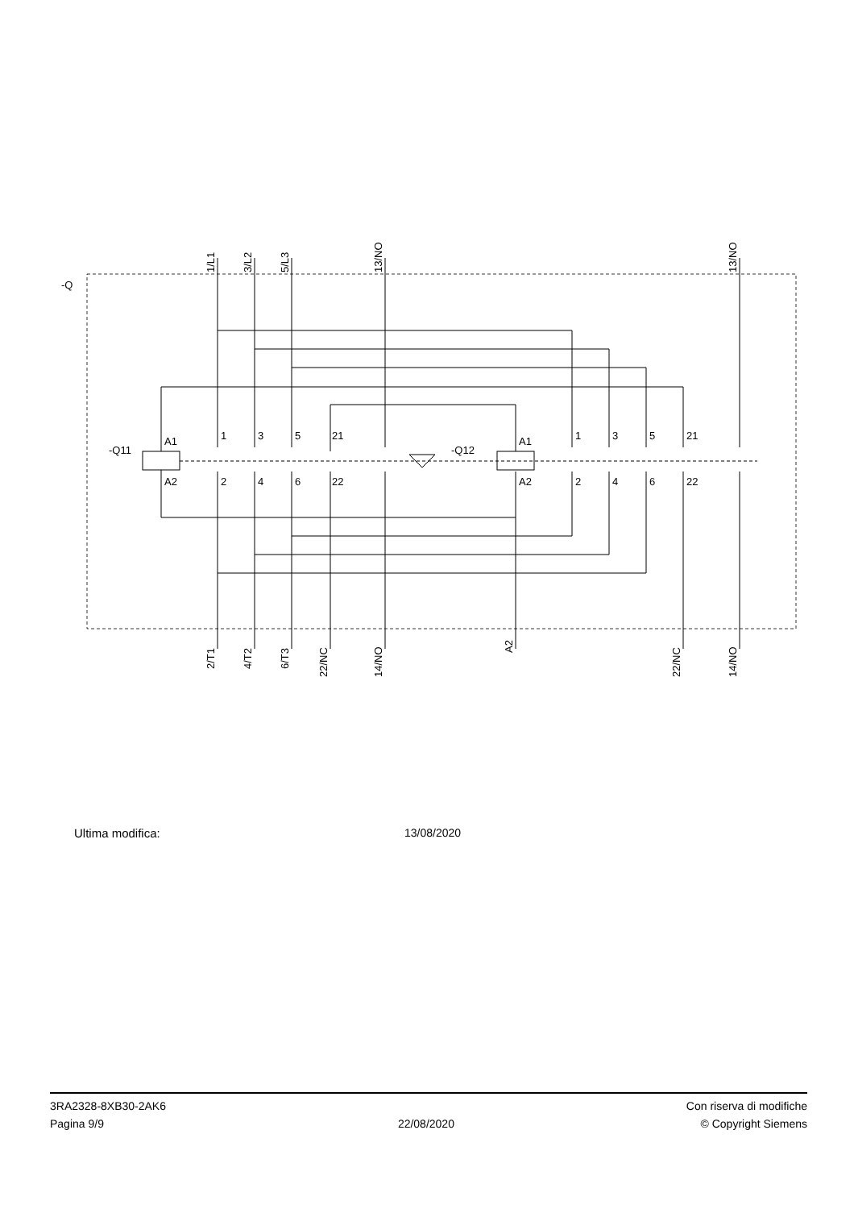-Q
-Q11
-Q12
A1
A2
A1
A2
1
3
5
21
2
4
6
22
1
3
5
21
2
4
6
22
1/L1
3/L2
5/L3
13/NO
13/NO
2/T1
4/T2
6/T3
22/NC
14/NO
A2
22/NC
14/NO
Ultima modifica: 13/08/2020
3RA2328-8XB30-2AK6
Pagina 9/9
22/08/2020
Con riserva di modifiche
© Copyright Siemens